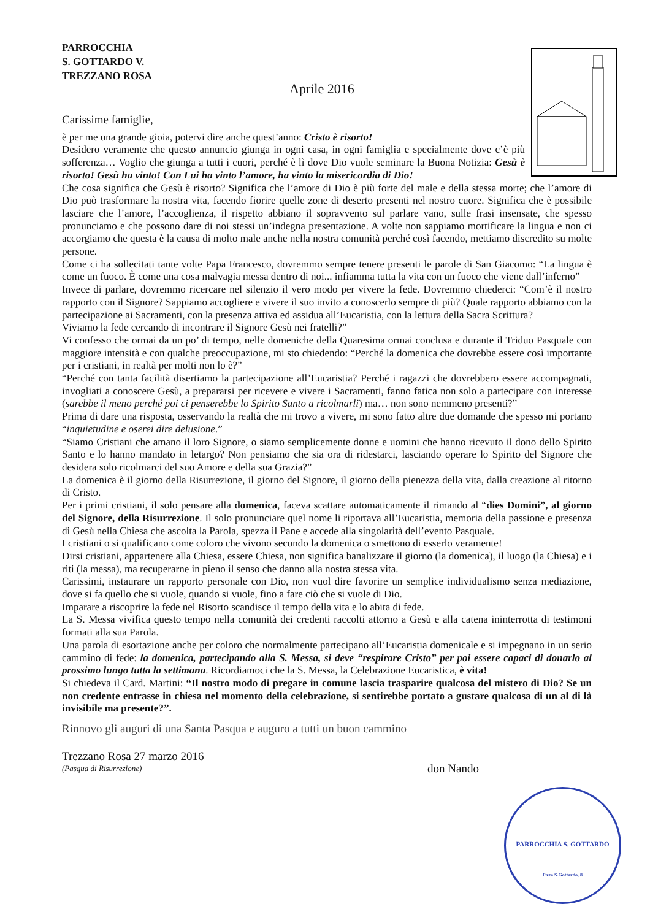PARROCCHIA
S. GOTTARDO V.
TREZZANO ROSA
Aprile 2016
Carissime famiglie,
è per me una grande gioia, potervi dire anche quest’anno: Cristo è risorto!
Desidero veramente che questo annuncio giunga in ogni casa, in ogni famiglia e specialmente dove c’è più sofferenza… Voglio che giunga a tutti i cuori, perché è lì dove Dio vuole seminare la Buona Notizia: Gesù è risorto! Gesù ha vinto! Con Lui ha vinto l’amore, ha vinto la misericordia di Dio!
Che cosa significa che Gesù è risorto? Significa che l’amore di Dio è più forte del male e della stessa morte; che l’amore di Dio può trasformare la nostra vita, facendo fiorire quelle zone di deserto presenti nel nostro cuore. Significa che è possibile lasciare che l’amore, l’accoglienza, il rispetto abbiano il sopravvento sul parlare vano, sulle frasi insensate, che spesso pronunciamo e che possono dare di noi stessi un’indegna presentazione. A volte non sappiamo mortificare la lingua e non ci accorgiamo che questa è la causa di molto male anche nella nostra comunità perché così facendo, mettiamo discredito su molte persone.
Come ci ha sollecitati tante volte Papa Francesco, dovremmo sempre tenere presenti le parole di San Giacomo: “La lingua è come un fuoco. È come una cosa malvagia messa dentro di noi... infiamma tutta la vita con un fuoco che viene dall’inferno”
Invece di parlare, dovremmo ricercare nel silenzio il vero modo per vivere la fede. Dovremmo chiederci: “Com’è il nostro rapporto con il Signore? Sappiamo accogliere e vivere il suo invito a conoscerlo sempre di più? Quale rapporto abbiamo con la partecipazione ai Sacramenti, con la presenza attiva ed assidua all’Eucaristia, con la lettura della Sacra Scrittura?
Viviamo la fede cercando di incontrare il Signore Gesù nei fratelli?”
Vi confesso che ormai da un po’ di tempo, nelle domeniche della Quaresima ormai conclusa e durante il Triduo Pasquale con maggiore intensità e con qualche preoccupazione, mi sto chiedendo: “Perché la domenica che dovrebbe essere così importante per i cristiani, in realtà per molti non lo è?”
“Perché con tanta facilità disertiamo la partecipazione all’Eucaristia? Perché i ragazzi che dovrebbero essere accompagnati, invogliati a conoscere Gesù, a prepararsi per ricevere e vivere i Sacramenti, fanno fatica non solo a partecipare con interesse (sarebbe il meno perché poi ci penserebbe lo Spirito Santo a ricolmarli) ma… non sono nemmeno presenti?”
Prima di dare una risposta, osservando la realtà che mi trovo a vivere, mi sono fatto altre due domande che spesso mi portano “inquietudine e oserei dire delusione.”
“Siamo Cristiani che amano il loro Signore, o siamo semplicemente donne e uomini che hanno ricevuto il dono dello Spirito Santo e lo hanno mandato in letargo? Non pensiamo che sia ora di ridestarci, lasciando operare lo Spirito del Signore che desidera solo ricolmarci del suo Amore e della sua Grazia?”
La domenica è il giorno della Risurrezione, il giorno del Signore, il giorno della pienezza della vita, dalla creazione al ritorno di Cristo.
Per i primi cristiani, il solo pensare alla domenica, faceva scattare automaticamente il rimando al “dies Domini”, al giorno del Signore, della Risurrezione. Il solo pronunciare quel nome li riportava all’Eucaristia, memoria della passione e presenza di Gesù nella Chiesa che ascolta la Parola, spezza il Pane e accede alla singolarità dell’evento Pasquale.
I cristiani o si qualificano come coloro che vivono secondo la domenica o smettono di esserlo veramente!
Dirsi cristiani, appartenere alla Chiesa, essere Chiesa, non significa banalizzare il giorno (la domenica), il luogo (la Chiesa) e i riti (la messa), ma recuperarne in pieno il senso che danno alla nostra stessa vita.
Carissimi, instaurare un rapporto personale con Dio, non vuol dire favorire un semplice individualismo senza mediazione, dove si fa quello che si vuole, quando si vuole, fino a fare ciò che si vuole di Dio.
Imparare a riscoprire la fede nel Risorto scandisce il tempo della vita e lo abita di fede.
La S. Messa vivifica questo tempo nella comunità dei credenti raccolti attorno a Gesù e alla catena ininterrotta di testimoni formati alla sua Parola.
Una parola di esortazione anche per coloro che normalmente partecipano all’Eucaristia domenicale e si impegnano in un serio cammino di fede: la domenica, partecipando alla S. Messa, si deve “respirare Cristo” per poi essere capaci di donarlo al prossimo lungo tutta la settimana. Ricordiamoci che la S. Messa, la Celebrazione Eucaristica, è vita!
Si chiedeva il Card. Martini: “Il nostro modo di pregare in comune lascia trasparire qualcosa del mistero di Dio? Se un non credente entrasse in chiesa nel momento della celebrazione, si sentirebbe portato a gustare qualcosa di un al di là invisibile ma presente?”.
Rinnovo gli auguri di una Santa Pasqua e auguro a tutti un buon cammino
Trezzano Rosa 27 marzo 2016
(Pasqua di Risurrezione) don Nando
PARROCCHIA S. GOTTARDO
P.zza S.Gottardo, 8